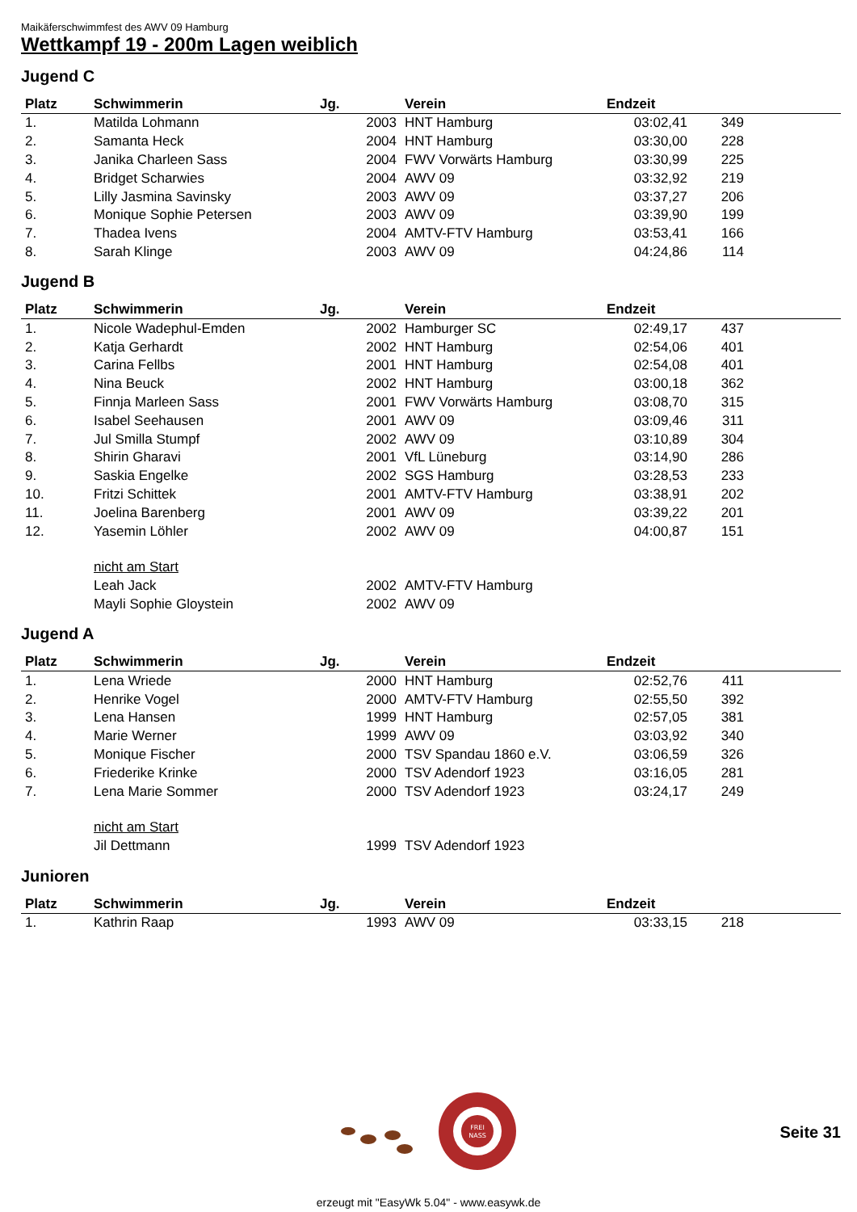Maikäferschwimmfest des AWV 09 Hamburg
Wettkampf 19 - 200m Lagen weiblich
Jugend C
| Platz | Schwimmerin | Jg. | Verein | Endzeit | | |
| --- | --- | --- | --- | --- | --- | --- |
| 1. | Matilda Lohmann | 2003 | HNT Hamburg | 03:02,41 | 349 | |
| 2. | Samanta Heck | 2004 | HNT Hamburg | 03:30,00 | 228 | |
| 3. | Janika Charleen Sass | 2004 | FWV Vorwärts Hamburg | 03:30,99 | 225 | |
| 4. | Bridget Scharwies | 2004 | AWV 09 | 03:32,92 | 219 | |
| 5. | Lilly Jasmina Savinsky | 2003 | AWV 09 | 03:37,27 | 206 | |
| 6. | Monique Sophie Petersen | 2003 | AWV 09 | 03:39,90 | 199 | |
| 7. | Thadea Ivens | 2004 | AMTV-FTV Hamburg | 03:53,41 | 166 | |
| 8. | Sarah Klinge | 2003 | AWV 09 | 04:24,86 | 114 | |
Jugend B
| Platz | Schwimmerin | Jg. | Verein | Endzeit | | |
| --- | --- | --- | --- | --- | --- | --- |
| 1. | Nicole Wadephul-Emden | 2002 | Hamburger SC | 02:49,17 | 437 | |
| 2. | Katja Gerhardt | 2002 | HNT Hamburg | 02:54,06 | 401 | |
| 3. | Carina Fellbs | 2001 | HNT Hamburg | 02:54,08 | 401 | |
| 4. | Nina Beuck | 2002 | HNT Hamburg | 03:00,18 | 362 | |
| 5. | Finnja Marleen Sass | 2001 | FWV Vorwärts Hamburg | 03:08,70 | 315 | |
| 6. | Isabel Seehausen | 2001 | AWV 09 | 03:09,46 | 311 | |
| 7. | Jul Smilla Stumpf | 2002 | AWV 09 | 03:10,89 | 304 | |
| 8. | Shirin Gharavi | 2001 | VfL Lüneburg | 03:14,90 | 286 | |
| 9. | Saskia Engelke | 2002 | SGS Hamburg | 03:28,53 | 233 | |
| 10. | Fritzi Schittek | 2001 | AMTV-FTV Hamburg | 03:38,91 | 202 | |
| 11. | Joelina Barenberg | 2001 | AWV 09 | 03:39,22 | 201 | |
| 12. | Yasemin Löhler | 2002 | AWV 09 | 04:00,87 | 151 | |
| | nicht am Start | | | | | |
| | Leah Jack | 2002 | AMTV-FTV Hamburg | | | |
| | Mayli Sophie Gloystein | 2002 | AWV 09 | | | |
Jugend A
| Platz | Schwimmerin | Jg. | Verein | Endzeit | | |
| --- | --- | --- | --- | --- | --- | --- |
| 1. | Lena Wriede | 2000 | HNT Hamburg | 02:52,76 | 411 | |
| 2. | Henrike Vogel | 2000 | AMTV-FTV Hamburg | 02:55,50 | 392 | |
| 3. | Lena Hansen | 1999 | HNT Hamburg | 02:57,05 | 381 | |
| 4. | Marie Werner | 1999 | AWV 09 | 03:03,92 | 340 | |
| 5. | Monique Fischer | 2000 | TSV Spandau 1860 e.V. | 03:06,59 | 326 | |
| 6. | Friederike Krinke | 2000 | TSV Adendorf 1923 | 03:16,05 | 281 | |
| 7. | Lena Marie Sommer | 2000 | TSV Adendorf 1923 | 03:24,17 | 249 | |
| | nicht am Start | | | | | |
| | Jil Dettmann | 1999 | TSV Adendorf 1923 | | | |
Junioren
| Platz | Schwimmerin | Jg. | Verein | Endzeit | | |
| --- | --- | --- | --- | --- | --- | --- |
| 1. | Kathrin Raap | 1993 | AWV 09 | 03:33,15 | 218 | |
FREI
NASS
Seite 31
erzeugt mit "EasyWk 5.04" - www.easywk.de